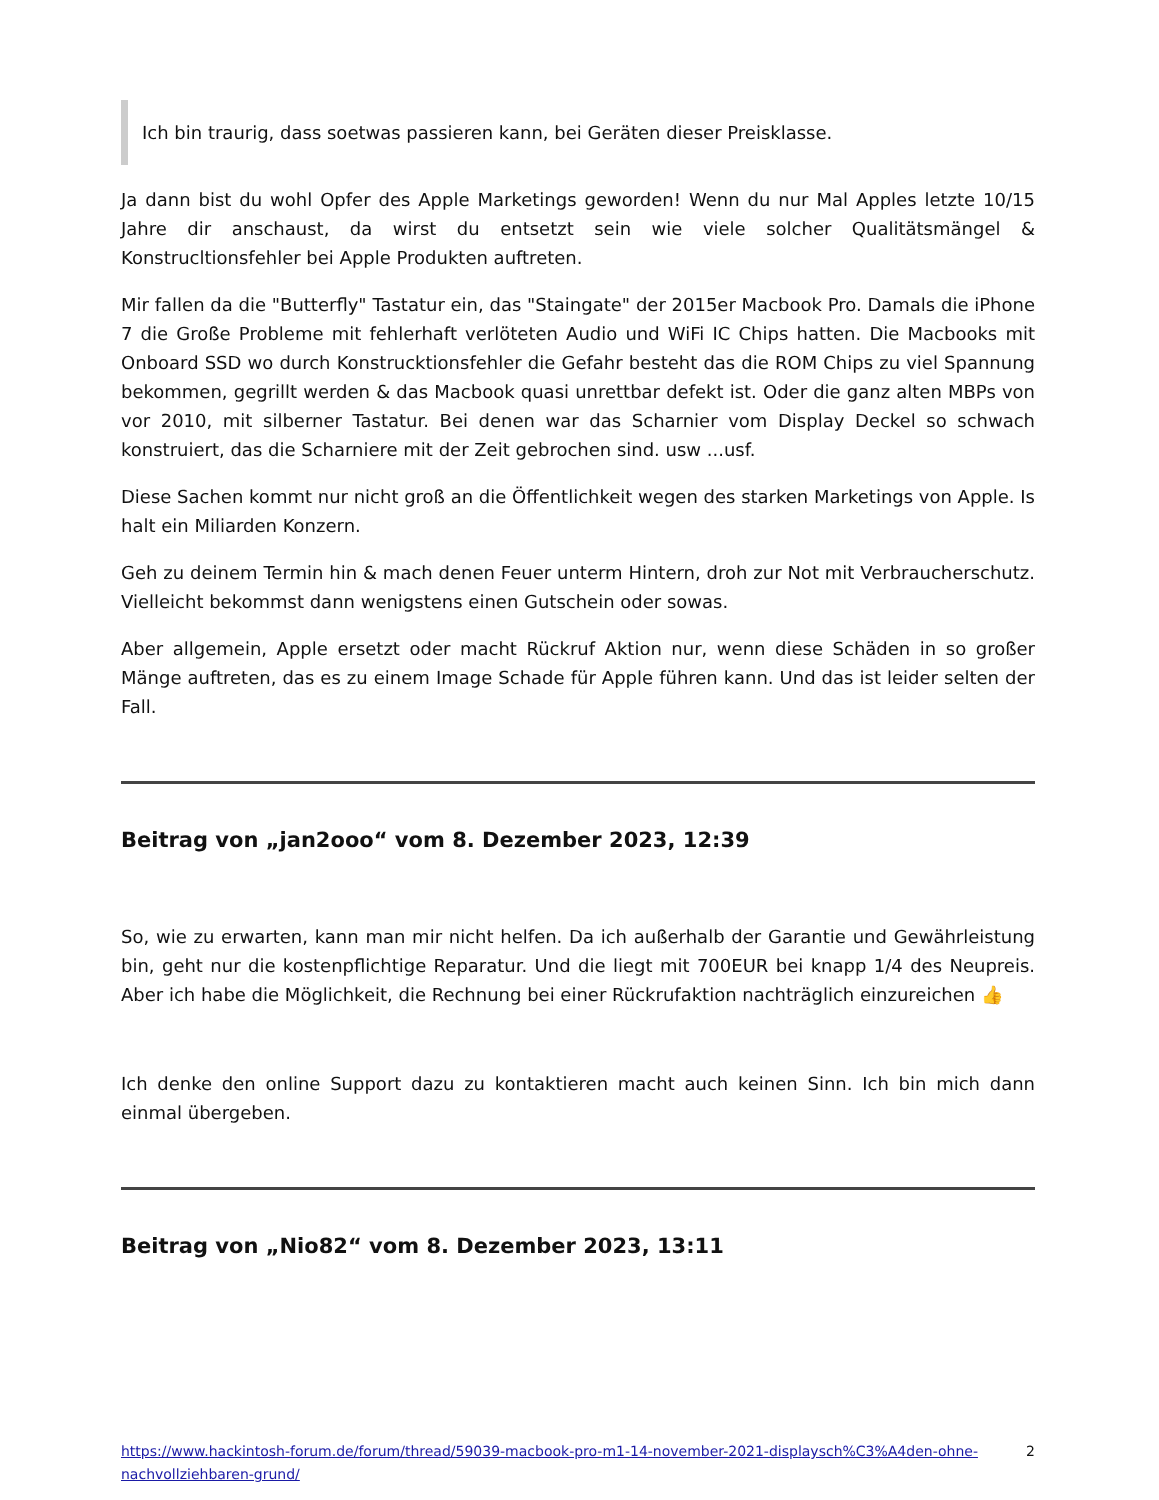Ich bin traurig, dass soetwas passieren kann, bei Geräten dieser Preisklasse.
Ja dann bist du wohl Opfer des Apple Marketings geworden! Wenn du nur Mal Apples letzte 10/15 Jahre dir anschaust, da wirst du entsetzt sein wie viele solcher Qualitätsmängel & Konstrucltionsfehler bei Apple Produkten auftreten.
Mir fallen da die "Butterfly" Tastatur ein, das "Staingate" der 2015er Macbook Pro. Damals die iPhone 7 die Große Probleme mit fehlerhaft verlöteten Audio und WiFi IC Chips hatten. Die Macbooks mit Onboard SSD wo durch Konstrucktionsfehler die Gefahr besteht das die ROM Chips zu viel Spannung bekommen, gegrillt werden & das Macbook quasi unrettbar defekt ist. Oder die ganz alten MBPs von vor 2010, mit silberner Tastatur. Bei denen war das Scharnier vom Display Deckel so schwach konstruiert, das die Scharniere mit der Zeit gebrochen sind. usw ...usf.
Diese Sachen kommt nur nicht groß an die Öffentlichkeit wegen des starken Marketings von Apple. Is halt ein Miliarden Konzern.
Geh zu deinem Termin hin & mach denen Feuer unterm Hintern, droh zur Not mit Verbraucherschutz. Vielleicht bekommst dann wenigstens einen Gutschein oder sowas.
Aber allgemein, Apple ersetzt oder macht Rückruf Aktion nur, wenn diese Schäden in so großer Mänge auftreten, das es zu einem Image Schade für Apple führen kann. Und das ist leider selten der Fall.
Beitrag von „jan2ooo“ vom 8. Dezember 2023, 12:39
So, wie zu erwarten, kann man mir nicht helfen. Da ich außerhalb der Garantie und Gewährleistung bin, geht nur die kostenpflichtige Reparatur. Und die liegt mit 700EUR bei knapp 1/4 des Neupreis. Aber ich habe die Möglichkeit, die Rechnung bei einer Rückrufaktion nachträglich einzureichen 👍
Ich denke den online Support dazu zu kontaktieren macht auch keinen Sinn. Ich bin mich dann einmal übergeben.
Beitrag von „Nio82“ vom 8. Dezember 2023, 13:11
https://www.hackintosh-forum.de/forum/thread/59039-macbook-pro-m1-14-november-2021-displaysch%C3%A4den-ohne-nachvollziehbaren-grund/ 2